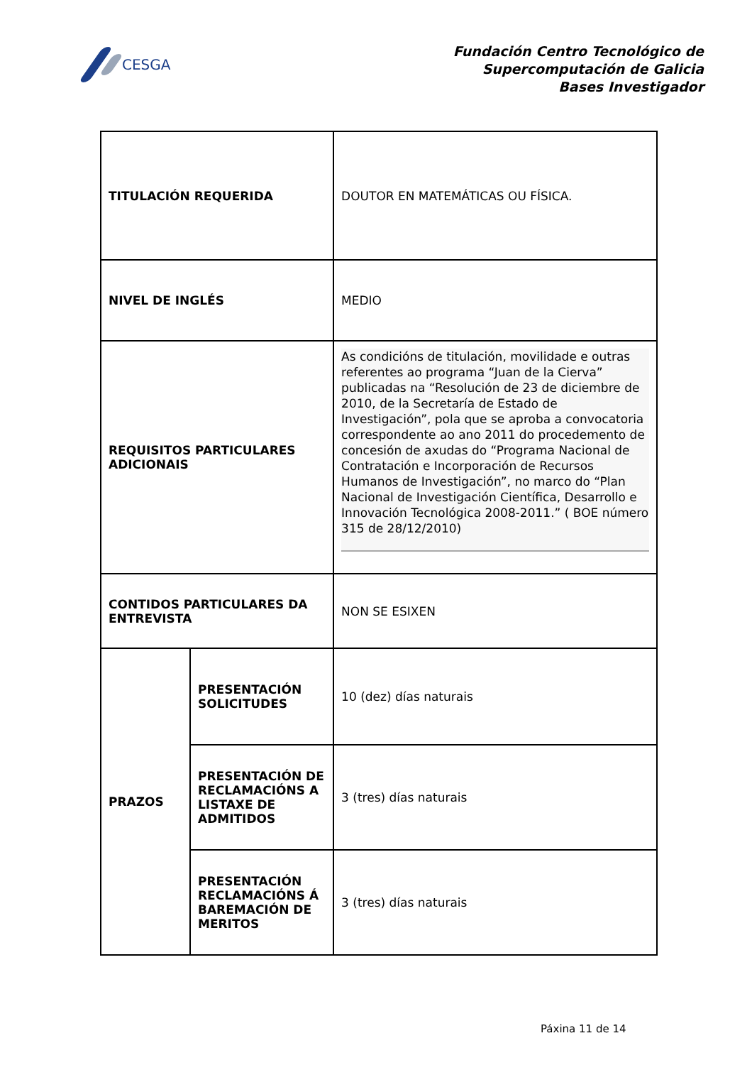CESGA
Fundación Centro Tecnológico de
Supercomputación de Galicia
Bases Investigador
| TITULACIÓN REQUERIDA | | DOUTOR EN MATEMÁTICAS OU FÍSICA. |
| NIVEL DE INGLÉS | | MEDIO |
| REQUISITOS PARTICULARES ADICIONAIS | | As condicións de titulación, movilidade e outras referentes ao programa “Juan de la Cierva” publicadas na “Resolución de 23 de diciembre de 2010, de la Secretaría de Estado de Investigación”, pola que se aproba a convocatoria correspondente ao ano 2011 do procedemento de concesión de axudas do “Programa Nacional de Contratación e Incorporación de Recursos Humanos de Investigación”, no marco do “Plan Nacional de Investigación Científica, Desarrollo e Innovación Tecnológica 2008-2011.” ( BOE número 315 de 28/12/2010) |
| CONTIDOS PARTICULARES DA ENTREVISTA | | NON SE ESIXEN |
| PRAZOS | PRESENTACIÓN SOLICITUDES | 10 (dez) días naturais |
| | PRESENTACIÓN DE RECLAMACIÓNS A LISTAXE DE ADMITIDOS | 3 (tres) días naturais |
| | PRESENTACIÓN RECLAMACIÓNS Á BAREMACIÓN DE MERITOS | 3 (tres) días naturais |
Páxina 11 de 14